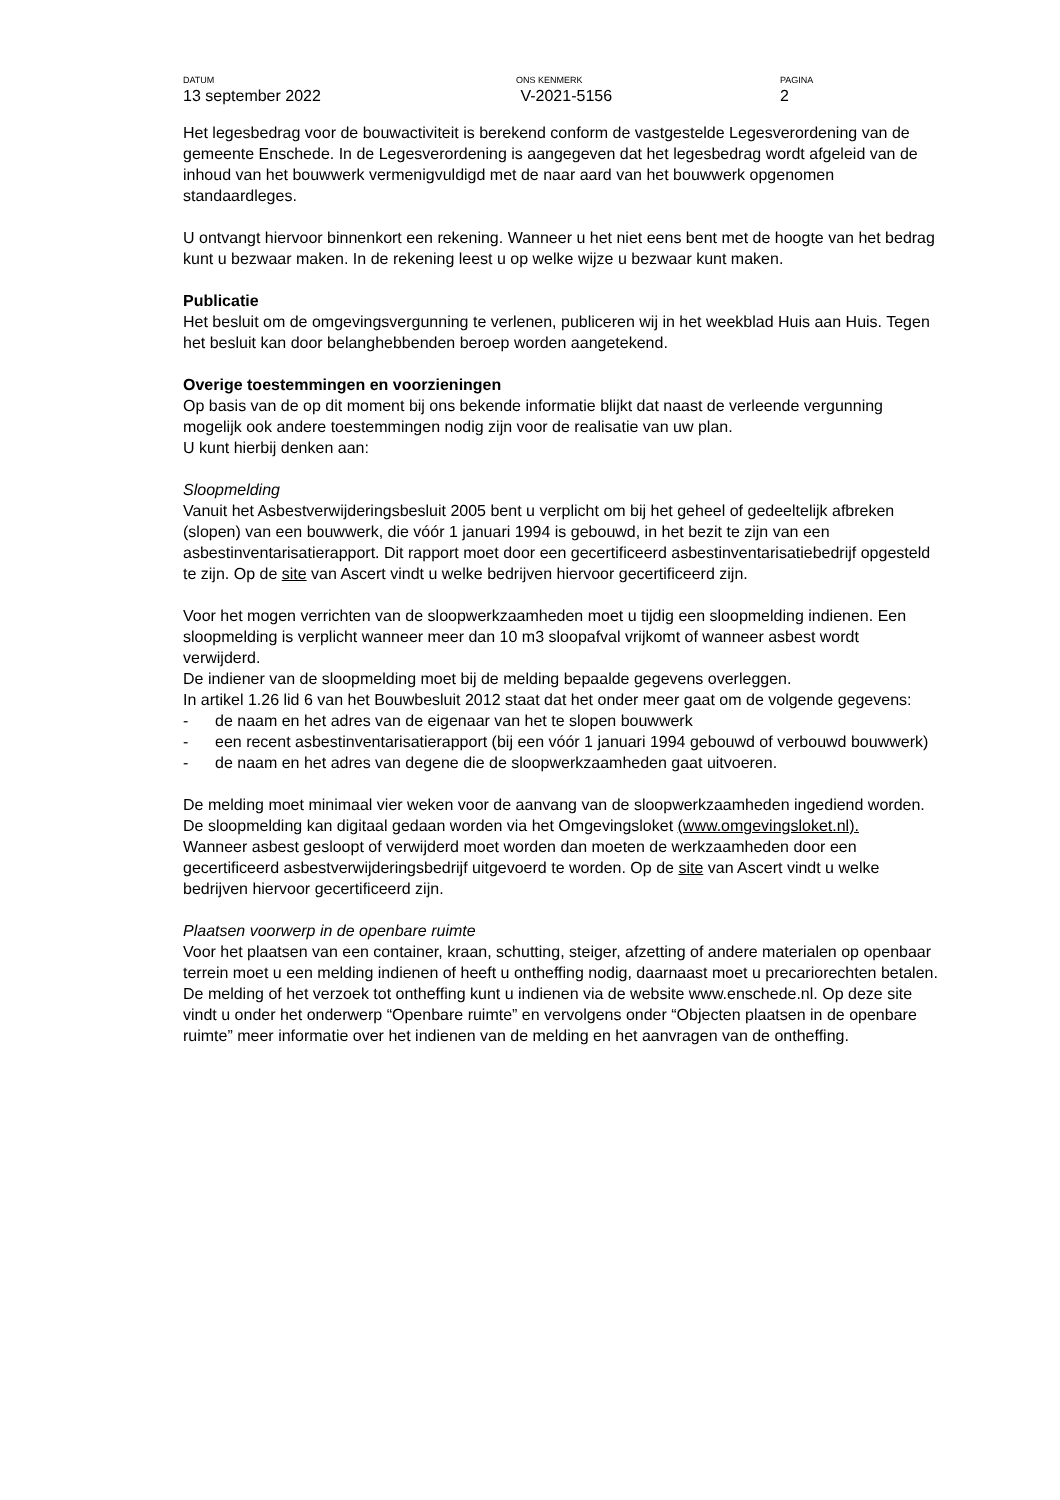DATUM
13 september 2022
ONS KENMERK
V-2021-5156
PAGINA
2
Het legesbedrag voor de bouwactiviteit is berekend conform de vastgestelde Legesverordening van de gemeente Enschede. In de Legesverordening is aangegeven dat het legesbedrag wordt afgeleid van de inhoud van het bouwwerk vermenigvuldigd met de naar aard van het bouwwerk opgenomen standaardleges.
U ontvangt hiervoor binnenkort een rekening. Wanneer u het niet eens bent met de hoogte van het bedrag kunt u bezwaar maken. In de rekening leest u op welke wijze u bezwaar kunt maken.
Publicatie
Het besluit om de omgevingsvergunning te verlenen, publiceren wij in het weekblad Huis aan Huis. Tegen het besluit kan door belanghebbenden beroep worden aangetekend.
Overige toestemmingen en voorzieningen
Op basis van de op dit moment bij ons bekende informatie blijkt dat naast de verleende vergunning mogelijk ook andere toestemmingen nodig zijn voor de realisatie van uw plan.
U kunt hierbij denken aan:
Sloopmelding
Vanuit het Asbestverwijderingsbesluit 2005 bent u verplicht om bij het geheel of gedeeltelijk afbreken (slopen) van een bouwwerk, die vóór 1 januari 1994 is gebouwd, in het bezit te zijn van een asbestinventarisatierapport. Dit rapport moet door een gecertificeerd asbestinventarisatiebedrijf opgesteld te zijn. Op de site van Ascert vindt u welke bedrijven hiervoor gecertificeerd zijn.
Voor het mogen verrichten van de sloopwerkzaamheden moet u tijdig een sloopmelding indienen. Een sloopmelding is verplicht wanneer meer dan 10 m3 sloopafval vrijkomt of wanneer asbest wordt verwijderd.
De indiener van de sloopmelding moet bij de melding bepaalde gegevens overleggen.
In artikel 1.26 lid 6 van het Bouwbesluit 2012 staat dat het onder meer gaat om de volgende gegevens:
- de naam en het adres van de eigenaar van het te slopen bouwwerk
- een recent asbestinventarisatierapport (bij een vóór 1 januari 1994 gebouwd of verbouwd bouwwerk)
- de naam en het adres van degene die de sloopwerkzaamheden gaat uitvoeren.
De melding moet minimaal vier weken voor de aanvang van de sloopwerkzaamheden ingediend worden. De sloopmelding kan digitaal gedaan worden via het Omgevingsloket (www.omgevingsloket.nl).
Wanneer asbest gesloopt of verwijderd moet worden dan moeten de werkzaamheden door een gecertificeerd asbestverwijderingsbedrijf uitgevoerd te worden. Op de site van Ascert vindt u welke bedrijven hiervoor gecertificeerd zijn.
Plaatsen voorwerp in de openbare ruimte
Voor het plaatsen van een container, kraan, schutting, steiger, afzetting of andere materialen op openbaar terrein moet u een melding indienen of heeft u ontheffing nodig, daarnaast moet u precariorechten betalen. De melding of het verzoek tot ontheffing kunt u indienen via de website www.enschede.nl. Op deze site vindt u onder het onderwerp “Openbare ruimte” en vervolgens onder “Objecten plaatsen in de openbare ruimte” meer informatie over het indienen van de melding en het aanvragen van de ontheffing.